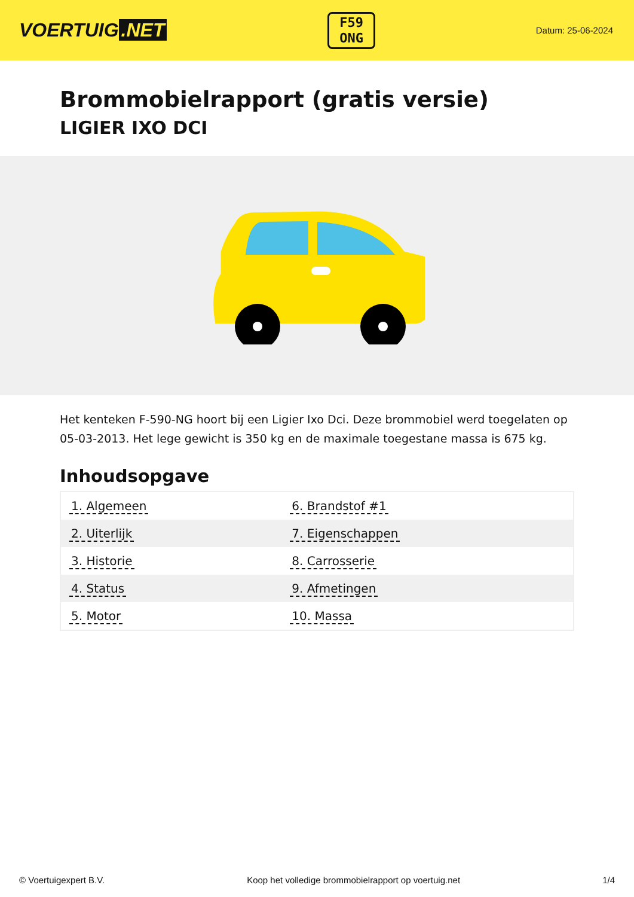VOERTUIG.NET
F59
ONG
Datum: 25-06-2024
Brommobielrapport (gratis versie)
LIGIER IXO DCI
Het kenteken F-590-NG hoort bij een Ligier Ixo Dci. Deze brommobiel werd toegelaten op 05-03-2013. Het lege gewicht is 350 kg en de maximale toegestane massa is 675 kg.
Inhoudsopgave
| 1. Algemeen | 6. Brandstof #1 |
| 2. Uiterlijk | 7. Eigenschappen |
| 3. Historie | 8. Carrosserie |
| 4. Status | 9. Afmetingen |
| 5. Motor | 10. Massa |
© Voertuigexpert B.V. Koop het volledige brommobielrapport op voertuig.net 1/4